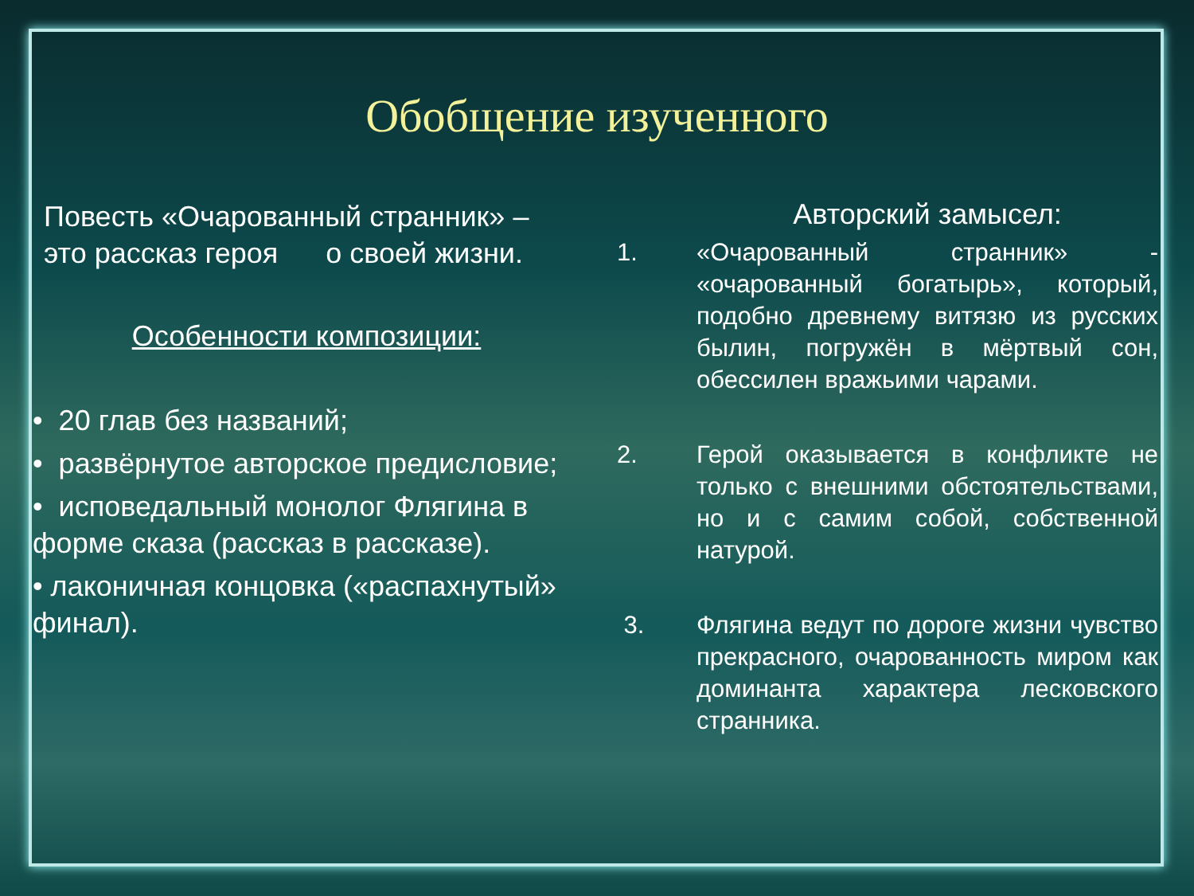Обобщение изученного
Повесть «Очарованный странник» – это рассказ героя о своей жизни.
Особенности композиции:
• 20 глав без названий;
• развёрнутое авторское предисловие;
• исповедальный монолог Флягина в форме сказа (рассказ в рассказе).
• лаконичная концовка («распахнутый» финал).
Авторский замысел:
1. «Очарованный странник» - «очарованный богатырь», который, подобно древнему витязю из русских былин, погружён в мёртвый сон, обессилен вражьими чарами.
2. Герой оказывается в конфликте не только с внешними обстоятельствами, но и с самим собой, собственной натурой.
3. Флягина ведут по дороге жизни чувство прекрасного, очарованность миром как доминанта характера лесковского странника.